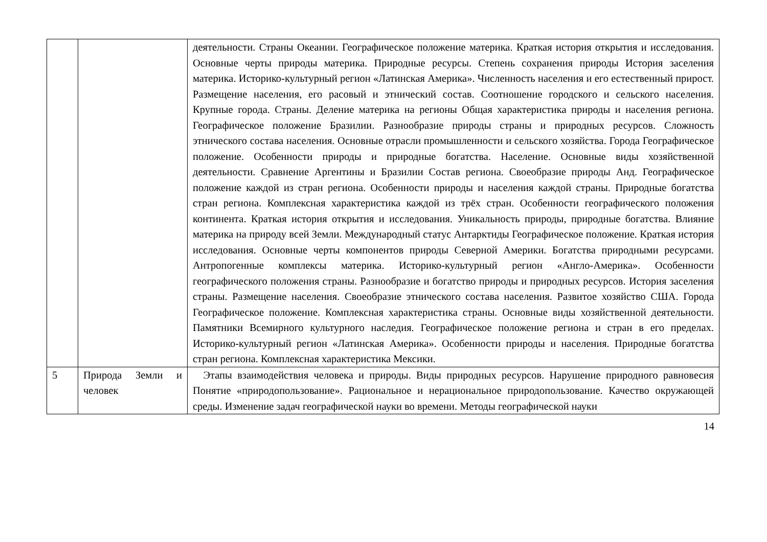| | | деятельности. Страны Океании. Географическое положение материка. Краткая история открытия и исследования. Основные черты природы материка. Природные ресурсы. Степень сохранения природы История заселения материка. Историко-культурный регион «Латинская Америка». Численность населения и его естественный прирост. Размещение населения, его расовый и этнический состав. Соотношение городского и сельского населения. Крупные города. Страны. Деление материка на регионы Общая характеристика природы и населения региона. Географическое положение Бразилии. Разнообразие природы страны и природных ресурсов. Сложность этнического состава населения. Основные отрасли промышленности и сельского хозяйства. Города Географическое положение. Особенности природы и природные богатства. Население. Основные виды хозяйственной деятельности. Сравнение Аргентины и Бразилии Состав региона. Своеобразие природы Анд. Географическое положение каждой из стран региона. Особенности природы и населения каждой страны. Природные богатства стран региона. Комплексная характеристика каждой из трёх стран. Особенности географического положения континента. Краткая история открытия и исследования. Уникальность природы, природные богатства. Влияние материка на природу всей Земли. Международный статус Антарктиды Географическое положение. Краткая история исследования. Основные черты компонентов природы Северной Америки. Богатства природными ресурсами. Антропогенные комплексы материка. Историко-культурный регион «Англо-Америка». Особенности географического положения страны. Разнообразие и богатство природы и природных ресурсов. История заселения страны. Размещение населения. Своеобразие этнического состава населения. Развитое хозяйство США. Города Географическое положение. Комплексная характеристика страны. Основные виды хозяйственной деятельности. Памятники Всемирного культурного наследия. Географическое положение региона и стран в его пределах. Историко-культурный регион «Латинская Америка». Особенности природы и населения. Природные богатства стран региона. Комплексная характеристика Мексики. |
| 5 | Природа Земли и человек | Этапы взаимодействия человека и природы. Виды природных ресурсов. Нарушение природного равновесия Понятие «природопользование». Рациональное и нерациональное природопользование. Качество окружающей среды. Изменение задач географической науки во времени. Методы географической науки |
14